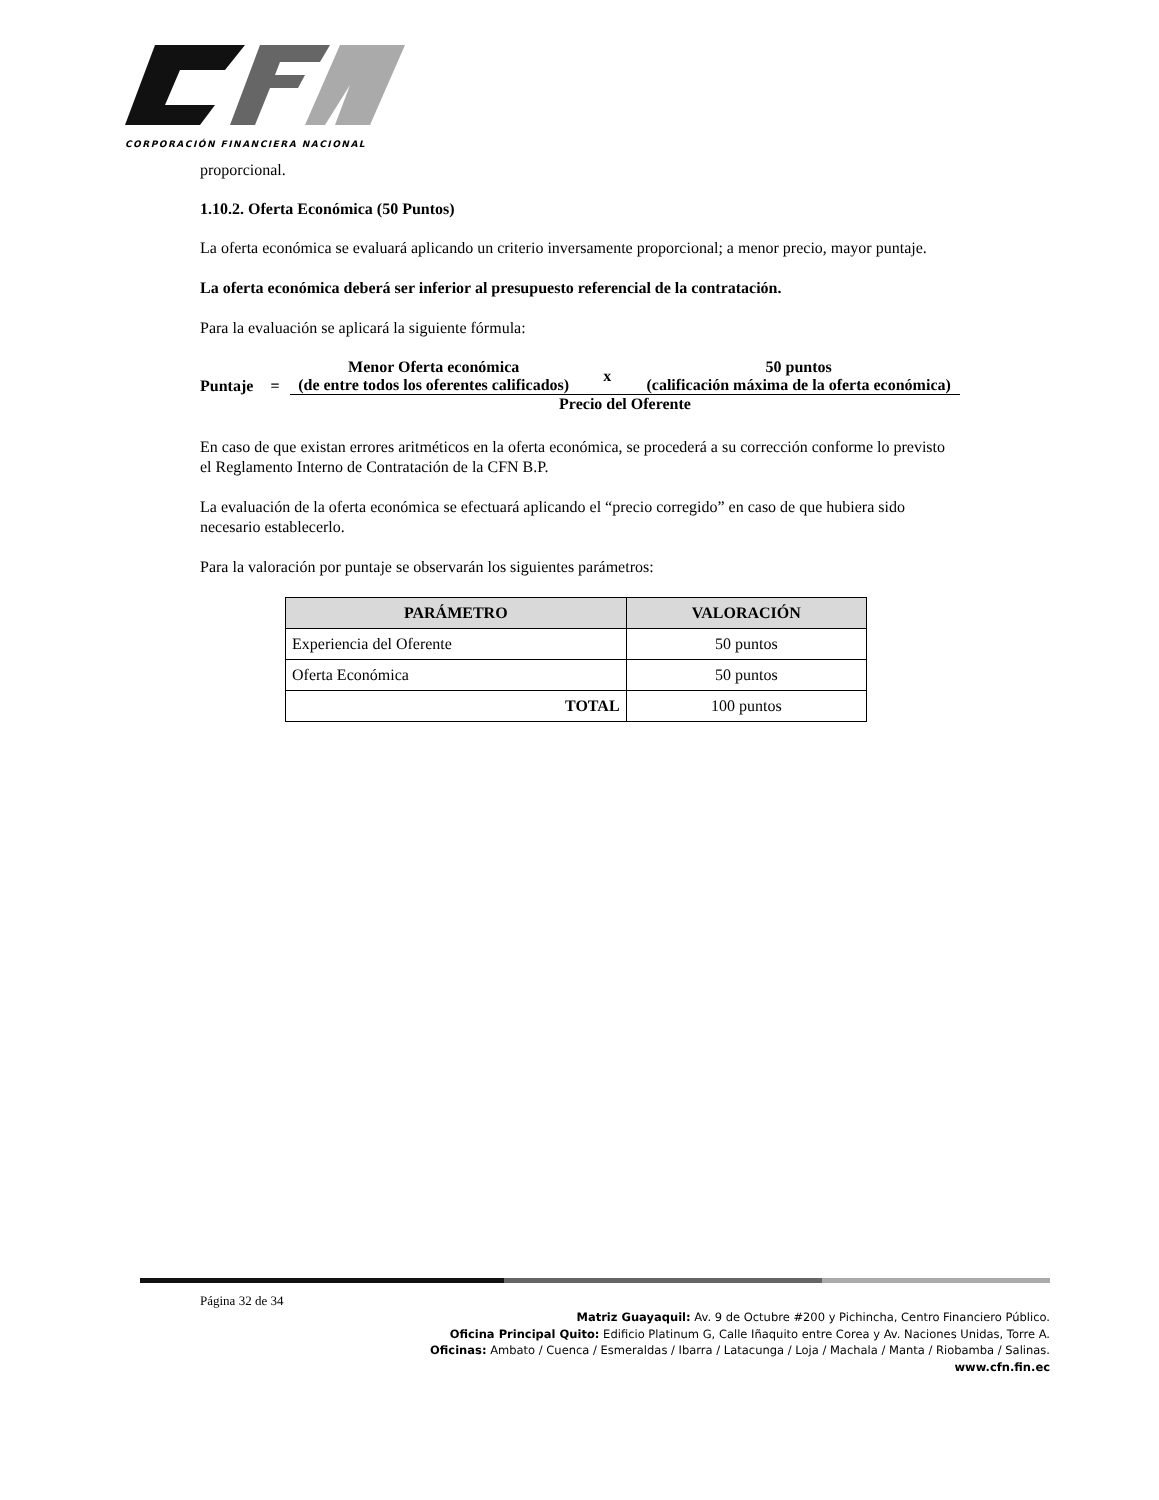CORPORACIÓN FINANCIERA NACIONAL
proporcional.
1.10.2. Oferta Económica (50 Puntos)
La oferta económica se evaluará aplicando un criterio inversamente proporcional; a menor precio, mayor puntaje.
La oferta económica deberá ser inferior al presupuesto referencial de la contratación.
Para la evaluación se aplicará la siguiente fórmula:
| Puntaje | = | Menor Oferta económica (de entre todos los oferentes calificados) | x | 50 puntos (calificación máxima de la oferta económica) |
| | | Precio del Oferente | | |
En caso de que existan errores aritméticos en la oferta económica, se procederá a su corrección conforme lo previsto el Reglamento Interno de Contratación de la CFN B.P.
La evaluación de la oferta económica se efectuará aplicando el “precio corregido” en caso de que hubiera sido necesario establecerlo.
Para la valoración por puntaje se observarán los siguientes parámetros:
| PARÁMETRO | VALORACIÓN |
| --- | --- |
| Experiencia del Oferente | 50 puntos |
| Oferta Económica | 50 puntos |
| TOTAL | 100 puntos |
Página 32 de 34
Matriz Guayaquil: Av. 9 de Octubre #200 y Pichincha, Centro Financiero Público.
Oficina Principal Quito: Edificio Platinum G, Calle Iñaquito entre Corea y Av. Naciones Unidas, Torre A.
Oficinas: Ambato / Cuenca / Esmeraldas / Ibarra / Latacunga / Loja / Machala / Manta / Riobamba / Salinas.
www.cfn.fin.ec